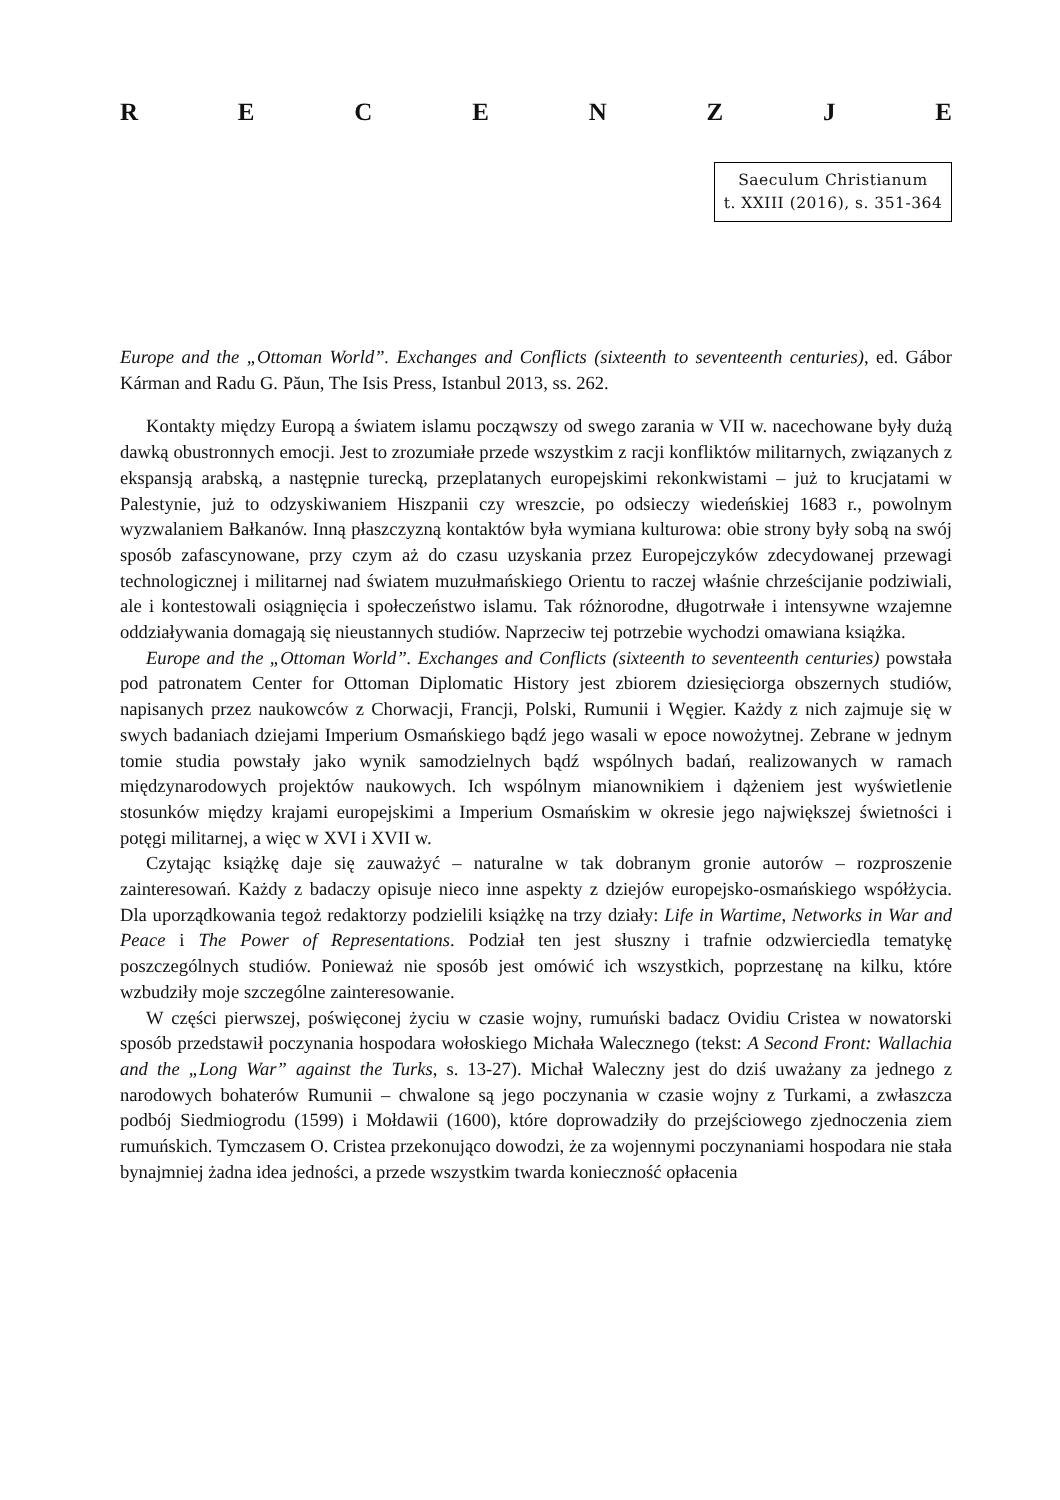RECENZJE
Saeculum Christianum
t. XXIII (2016), s. 351-364
Europe and the „Ottoman World”. Exchanges and Conflicts (sixteenth to seventeenth centuries), ed. Gábor Kárman and Radu G. Păun, The Isis Press, Istanbul 2013, ss. 262.
Kontakty między Europą a światem islamu począwszy od swego zarania w VII w. nacechowane były dużą dawką obustronnych emocji. Jest to zrozumiałe przede wszystkim z racji konfliktów militarnych, związanych z ekspansją arabską, a następnie turecką, przeplatanych europejskimi rekonkwistami – już to krucjatami w Palestynie, już to odzyskiwaniem Hiszpanii czy wreszcie, po odsieczy wiedeńskiej 1683 r., powolnym wyzwalaniem Bałkanów. Inną płaszczyzną kontaktów była wymiana kulturowa: obie strony były sobą na swój sposób zafascynowane, przy czym aż do czasu uzyskania przez Europejczyków zdecydowanej przewagi technologicznej i militarnej nad światem muzułmańskiego Orientu to raczej właśnie chrześcijanie podziwiali, ale i kontestowali osiągnięcia i społeczeństwo islamu. Tak różnorodne, długotrwałe i intensywne wzajemne oddziaływania domagają się nieustannych studiów. Naprzeciw tej potrzebie wychodzi omawiana książka.
Europe and the „Ottoman World”. Exchanges and Conflicts (sixteenth to seventeenth centuries) powstała pod patronatem Center for Ottoman Diplomatic History jest zbiorem dziesięciorga obszernych studiów, napisanych przez naukowców z Chorwacji, Francji, Polski, Rumunii i Węgier. Każdy z nich zajmuje się w swych badaniach dziejami Imperium Osmańskiego bądź jego wasali w epoce nowożytnej. Zebrane w jednym tomie studia powstały jako wynik samodzielnych bądź wspólnych badań, realizowanych w ramach międzynarodowych projektów naukowych. Ich wspólnym mianownikiem i dążeniem jest wyświetlenie stosunków między krajami europejskimi a Imperium Osmańskim w okresie jego największej świetności i potęgi militarnej, a więc w XVI i XVII w.
Czytając książkę daje się zauważyć – naturalne w tak dobranym gronie autorów – rozproszenie zainteresowań. Każdy z badaczy opisuje nieco inne aspekty z dziejów europejsko-osmańskiego współżycia. Dla uporządkowania tegoż redaktorzy podzielili książkę na trzy działy: Life in Wartime, Networks in War and Peace i The Power of Representations. Podział ten jest słuszny i trafnie odzwierciedla tematykę poszczególnych studiów. Ponieważ nie sposób jest omówić ich wszystkich, poprzestanę na kilku, które wzbudziły moje szczególne zainteresowanie.
W części pierwszej, poświęconej życiu w czasie wojny, rumuński badacz Ovidiu Cristea w nowatorski sposób przedstawił poczynania hospodara wołoskiego Michała Walecznego (tekst: A Second Front: Wallachia and the „Long War” against the Turks, s. 13-27). Michał Waleczny jest do dziś uważany za jednego z narodowych bohaterów Rumunii – chwalone są jego poczynania w czasie wojny z Turkami, a zwłaszcza podbój Siedmiogrodu (1599) i Mołdawii (1600), które doprowadziły do przejściowego zjednoczenia ziem rumuńskich. Tymczasem O. Cristea przekonująco dowodzi, że za wojennymi poczynaniami hospodara nie stała bynajmniej żadna idea jedności, a przede wszystkim twarda konieczność opłacenia